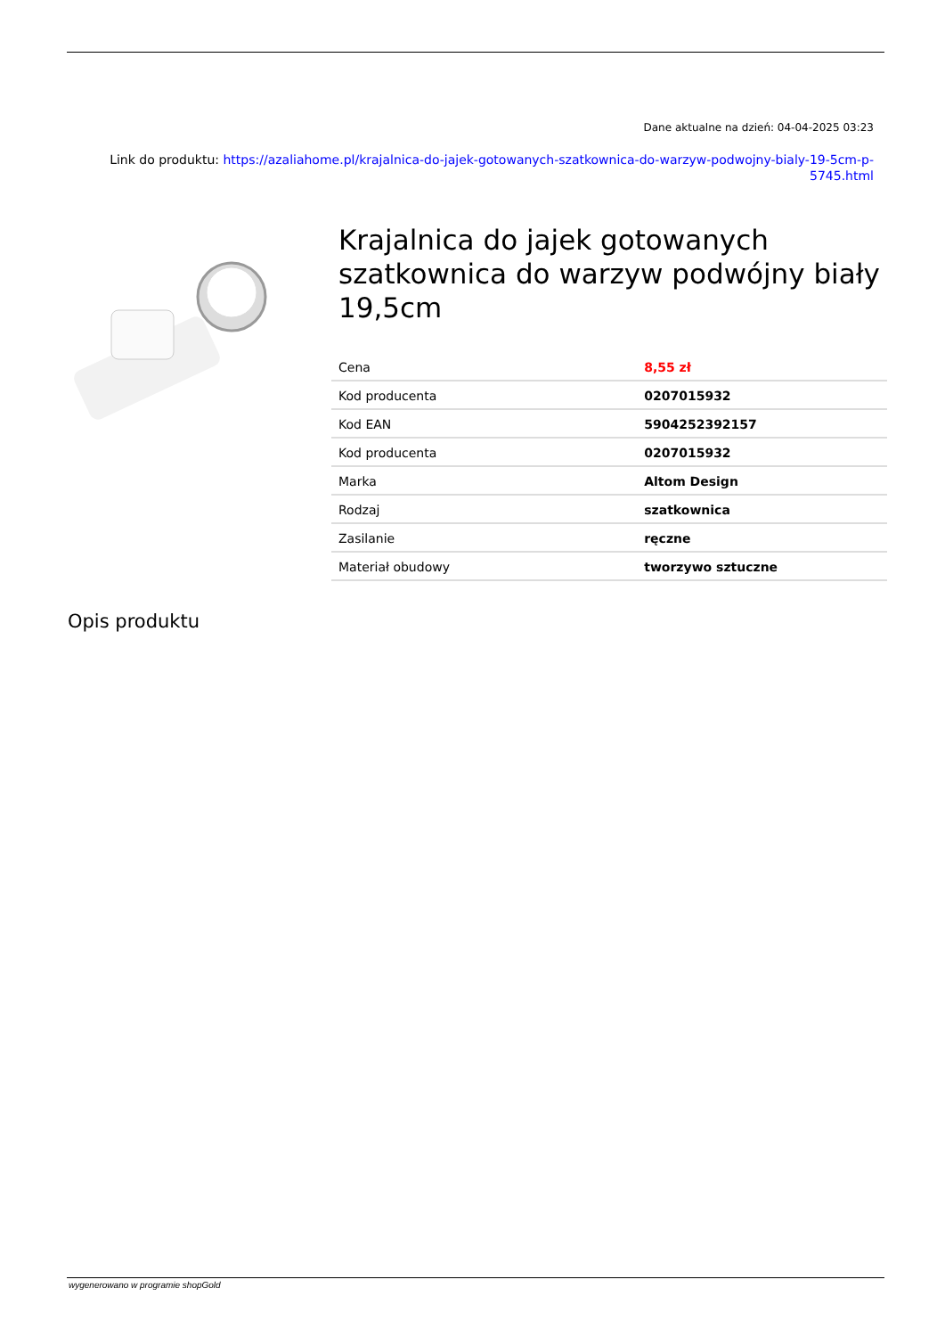Dane aktualne na dzień: 04-04-2025 03:23
Link do produktu: https://azaliahome.pl/krajalnica-do-jajek-gotowanych-szatkownica-do-warzyw-podwojny-bialy-19-5cm-p-5745.html
Krajalnica do jajek gotowanych szatkownica do warzyw podwójny biały 19,5cm
| Cena | 8,55 zł |
| Kod producenta | 0207015932 |
| Kod EAN | 5904252392157 |
| Kod producenta | 0207015932 |
| Marka | Altom Design |
| Rodzaj | szatkownica |
| Zasilanie | ręczne |
| Materiał obudowy | tworzywo sztuczne |
Opis produktu
wygenerowano w programie shopGold